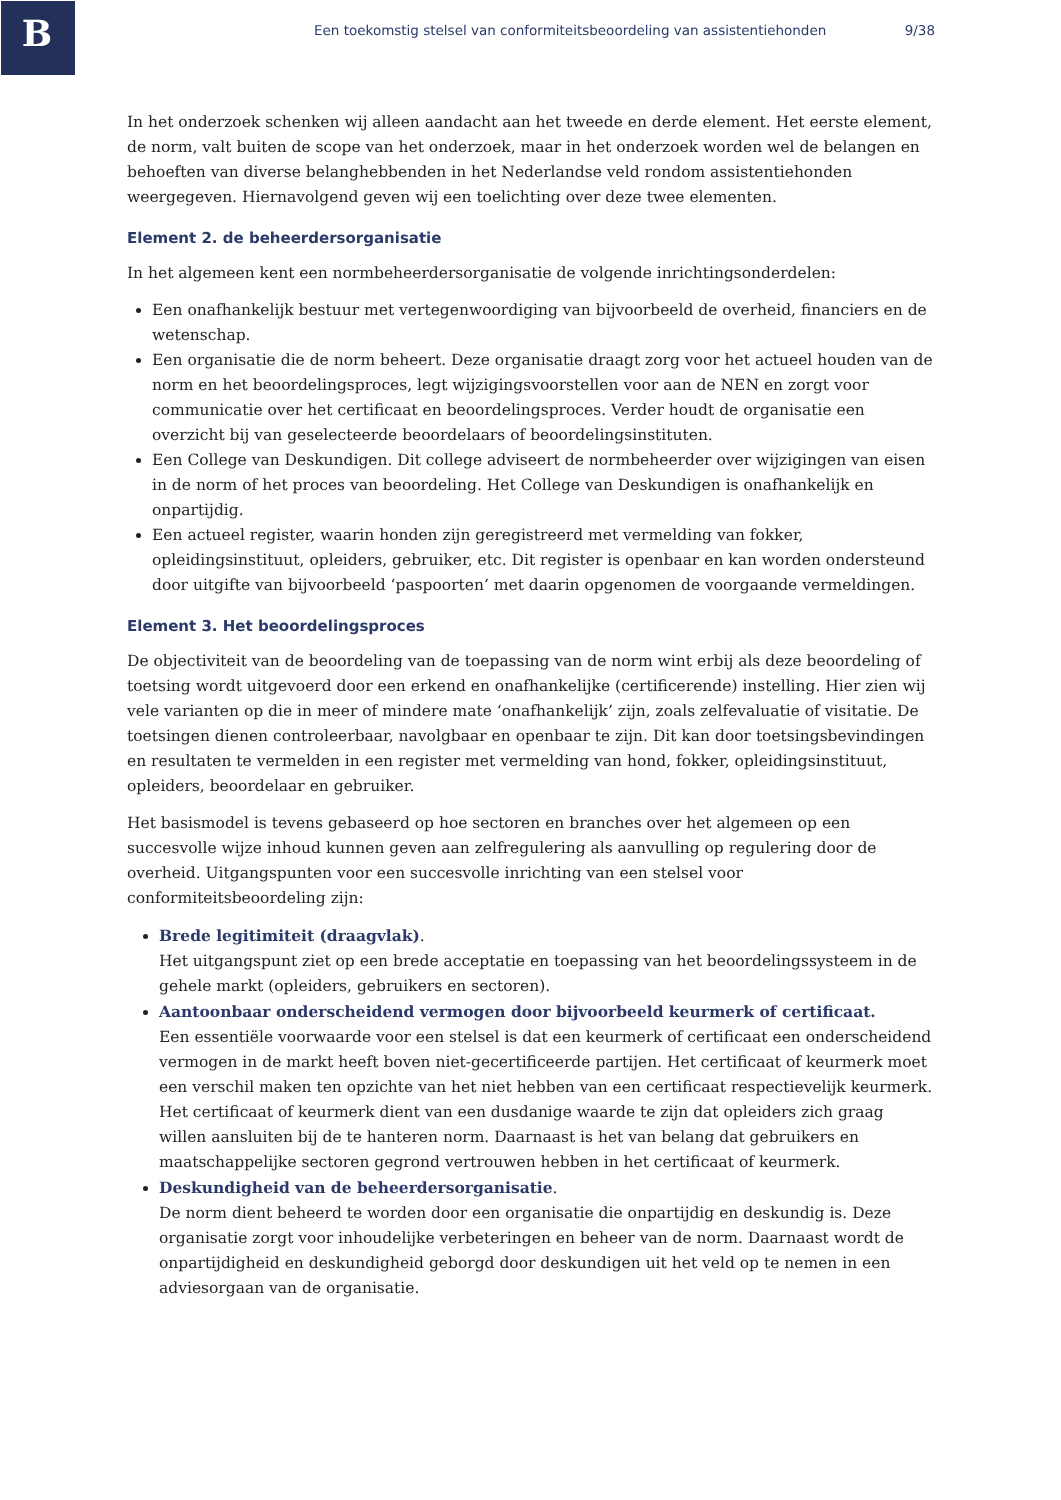B
Een toekomstig stelsel van conformiteitsbeoordeling van assistentiehonden 9/38
In het onderzoek schenken wij alleen aandacht aan het tweede en derde element. Het eerste element, de norm, valt buiten de scope van het onderzoek, maar in het onderzoek worden wel de belangen en behoeften van diverse belanghebbenden in het Nederlandse veld rondom assistentiehonden weergegeven. Hiernavolgend geven wij een toelichting over deze twee elementen.
Element 2. de beheerdersorganisatie
In het algemeen kent een normbeheerdersorganisatie de volgende inrichtingsonderdelen:
Een onafhankelijk bestuur met vertegenwoordiging van bijvoorbeeld de overheid, financiers en de wetenschap.
Een organisatie die de norm beheert. Deze organisatie draagt zorg voor het actueel houden van de norm en het beoordelingsproces, legt wijzigingsvoorstellen voor aan de NEN en zorgt voor communicatie over het certificaat en beoordelingsproces. Verder houdt de organisatie een overzicht bij van geselecteerde beoordelaars of beoordelingsinstituten.
Een College van Deskundigen. Dit college adviseert de normbeheerder over wijzigingen van eisen in de norm of het proces van beoordeling. Het College van Deskundigen is onafhankelijk en onpartijdig.
Een actueel register, waarin honden zijn geregistreerd met vermelding van fokker, opleidingsinstituut, opleiders, gebruiker, etc. Dit register is openbaar en kan worden ondersteund door uitgifte van bijvoorbeeld ‘paspoorten’ met daarin opgenomen de voorgaande vermeldingen.
Element 3. Het beoordelingsproces
De objectiviteit van de beoordeling van de toepassing van de norm wint erbij als deze beoordeling of toetsing wordt uitgevoerd door een erkend en onafhankelijke (certificerende) instelling. Hier zien wij vele varianten op die in meer of mindere mate ‘onafhankelijk’ zijn, zoals zelfevaluatie of visitatie. De toetsingen dienen controleerbaar, navolgbaar en openbaar te zijn. Dit kan door toetsingsbevindingen en resultaten te vermelden in een register met vermelding van hond, fokker, opleidingsinstituut, opleiders, beoordelaar en gebruiker.
Het basismodel is tevens gebaseerd op hoe sectoren en branches over het algemeen op een succesvolle wijze inhoud kunnen geven aan zelfregulering als aanvulling op regulering door de overheid. Uitgangspunten voor een succesvolle inrichting van een stelsel voor conformiteitsbeoordeling zijn:
Brede legitimiteit (draagvlak).
Het uitgangspunt ziet op een brede acceptatie en toepassing van het beoordelingssysteem in de gehele markt (opleiders, gebruikers en sectoren).
Aantoonbaar onderscheidend vermogen door bijvoorbeeld keurmerk of certificaat.
Een essentiële voorwaarde voor een stelsel is dat een keurmerk of certificaat een onderscheidend vermogen in de markt heeft boven niet-gecertificeerde partijen. Het certificaat of keurmerk moet een verschil maken ten opzichte van het niet hebben van een certificaat respectievelijk keurmerk. Het certificaat of keurmerk dient van een dusdanige waarde te zijn dat opleiders zich graag willen aansluiten bij de te hanteren norm. Daarnaast is het van belang dat gebruikers en maatschappelijke sectoren gegrond vertrouwen hebben in het certificaat of keurmerk.
Deskundigheid van de beheerdersorganisatie.
De norm dient beheerd te worden door een organisatie die onpartijdig en deskundig is. Deze organisatie zorgt voor inhoudelijke verbeteringen en beheer van de norm. Daarnaast wordt de onpartijdigheid en deskundigheid geborgd door deskundigen uit het veld op te nemen in een adviesorgaan van de organisatie.